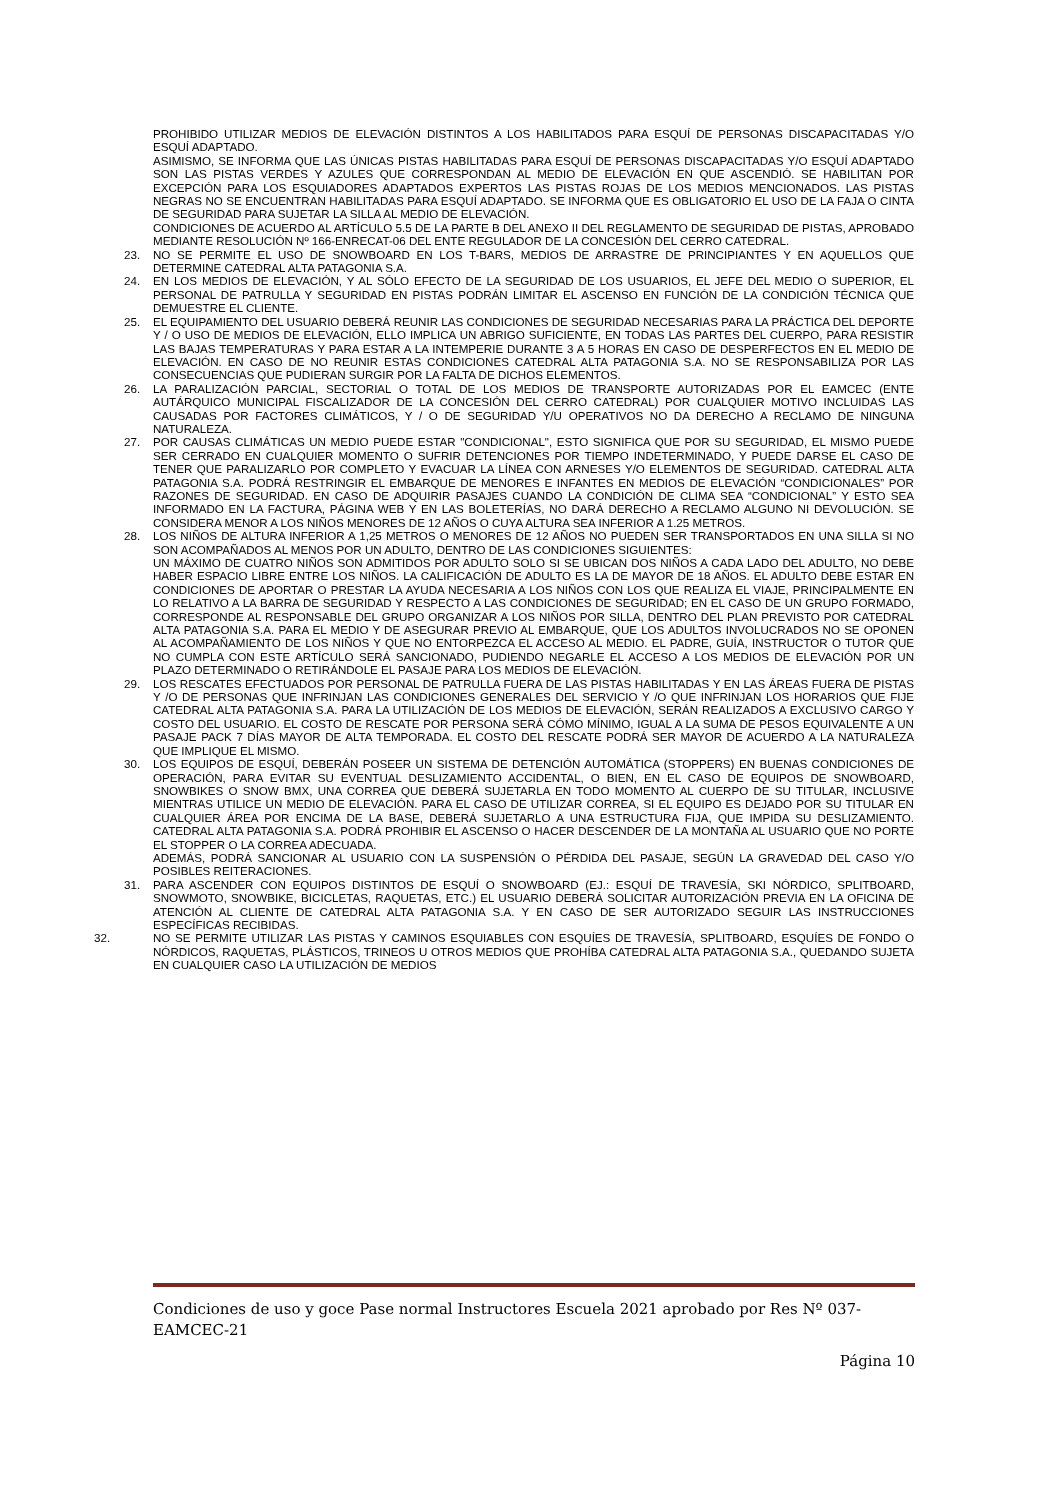PROHIBIDO UTILIZAR MEDIOS DE ELEVACIÓN DISTINTOS A LOS HABILITADOS PARA ESQUÍ DE PERSONAS DISCAPACITADAS Y/O ESQUÍ ADAPTADO.
ASIMISMO, SE INFORMA QUE LAS ÚNICAS PISTAS HABILITADAS PARA ESQUÍ DE PERSONAS DISCAPACITADAS Y/O ESQUÍ ADAPTADO SON LAS PISTAS VERDES Y AZULES QUE CORRESPONDAN AL MEDIO DE ELEVACIÓN EN QUE ASCENDIÓ. SE HABILITAN POR EXCEPCIÓN PARA LOS ESQUIADORES ADAPTADOS EXPERTOS LAS PISTAS ROJAS DE LOS MEDIOS MENCIONADOS. LAS PISTAS NEGRAS NO SE ENCUENTRAN HABILITADAS PARA ESQUÍ ADAPTADO. SE INFORMA QUE ES OBLIGATORIO EL USO DE LA FAJA O CINTA DE SEGURIDAD PARA SUJETAR LA SILLA AL MEDIO DE ELEVACIÓN.
CONDICIONES DE ACUERDO AL ARTÍCULO 5.5 DE LA PARTE B DEL ANEXO II DEL REGLAMENTO DE SEGURIDAD DE PISTAS, APROBADO MEDIANTE RESOLUCIÓN Nº 166-ENRECAT-06 DEL ENTE REGULADOR DE LA CONCESIÓN DEL CERRO CATEDRAL.
23. NO SE PERMITE EL USO DE SNOWBOARD EN LOS T-BARS, MEDIOS DE ARRASTRE DE PRINCIPIANTES Y EN AQUELLOS QUE DETERMINE CATEDRAL ALTA PATAGONIA S.A.
24. EN LOS MEDIOS DE ELEVACIÓN, Y AL SÓLO EFECTO DE LA SEGURIDAD DE LOS USUARIOS, EL JEFE DEL MEDIO O SUPERIOR, EL PERSONAL DE PATRULLA Y SEGURIDAD EN PISTAS PODRÁN LIMITAR EL ASCENSO EN FUNCIÓN DE LA CONDICIÓN TÉCNICA QUE DEMUESTRE EL CLIENTE.
25. EL EQUIPAMIENTO DEL USUARIO DEBERÁ REUNIR LAS CONDICIONES DE SEGURIDAD NECESARIAS PARA LA PRÁCTICA DEL DEPORTE Y / O USO DE MEDIOS DE ELEVACIÓN, ELLO IMPLICA UN ABRIGO SUFICIENTE, EN TODAS LAS PARTES DEL CUERPO, PARA RESISTIR LAS BAJAS TEMPERATURAS Y PARA ESTAR A LA INTEMPERIE DURANTE 3 A 5 HORAS EN CASO DE DESPERFECTOS EN EL MEDIO DE ELEVACIÓN. EN CASO DE NO REUNIR ESTAS CONDICIONES CATEDRAL ALTA PATAGONIA S.A. NO SE RESPONSABILIZA POR LAS CONSECUENCIAS QUE PUDIERAN SURGIR POR LA FALTA DE DICHOS ELEMENTOS.
26. LA PARALIZACIÓN PARCIAL, SECTORIAL O TOTAL DE LOS MEDIOS DE TRANSPORTE AUTORIZADAS POR EL EAMCEC (ENTE AUTÁRQUICO MUNICIPAL FISCALIZADOR DE LA CONCESIÓN DEL CERRO CATEDRAL) POR CUALQUIER MOTIVO INCLUIDAS LAS CAUSADAS POR FACTORES CLIMÁTICOS, Y / O DE SEGURIDAD Y/U OPERATIVOS NO DA DERECHO A RECLAMO DE NINGUNA NATURALEZA.
27. POR CAUSAS CLIMÁTICAS UN MEDIO PUEDE ESTAR "CONDICIONAL", ESTO SIGNIFICA QUE POR SU SEGURIDAD, EL MISMO PUEDE SER CERRADO EN CUALQUIER MOMENTO O SUFRIR DETENCIONES POR TIEMPO INDETERMINADO, Y PUEDE DARSE EL CASO DE TENER QUE PARALIZARLO POR COMPLETO Y EVACUAR LA LÍNEA CON ARNESES Y/O ELEMENTOS DE SEGURIDAD. CATEDRAL ALTA PATAGONIA S.A. PODRÁ RESTRINGIR EL EMBARQUE DE MENORES E INFANTES EN MEDIOS DE ELEVACIÓN “CONDICIONALES” POR RAZONES DE SEGURIDAD. EN CASO DE ADQUIRIR PASAJES CUANDO LA CONDICIÓN DE CLIMA SEA “CONDICIONAL” Y ESTO SEA INFORMADO EN LA FACTURA, PÁGINA WEB Y EN LAS BOLETERÍAS, NO DARÁ DERECHO A RECLAMO ALGUNO NI DEVOLUCIÓN. SE CONSIDERA MENOR A LOS NIÑOS MENORES DE 12 AÑOS O CUYA ALTURA SEA INFERIOR A 1.25 METROS.
28. LOS NIÑOS DE ALTURA INFERIOR A 1,25 METROS O MENORES DE 12 AÑOS NO PUEDEN SER TRANSPORTADOS EN UNA SILLA SI NO SON ACOMPAÑADOS AL MENOS POR UN ADULTO, DENTRO DE LAS CONDICIONES SIGUIENTES:
UN MÁXIMO DE CUATRO NIÑOS SON ADMITIDOS POR ADULTO SOLO SI SE UBICAN DOS NIÑOS A CADA LADO DEL ADULTO, NO DEBE HABER ESPACIO LIBRE ENTRE LOS NIÑOS. LA CALIFICACIÓN DE ADULTO ES LA DE MAYOR DE 18 AÑOS. EL ADULTO DEBE ESTAR EN CONDICIONES DE APORTAR O PRESTAR LA AYUDA NECESARIA A LOS NIÑOS CON LOS QUE REALIZA EL VIAJE, PRINCIPALMENTE EN LO RELATIVO A LA BARRA DE SEGURIDAD Y RESPECTO A LAS CONDICIONES DE SEGURIDAD; EN EL CASO DE UN GRUPO FORMADO, CORRESPONDE AL RESPONSABLE DEL GRUPO ORGANIZAR A LOS NIÑOS POR SILLA, DENTRO DEL PLAN PREVISTO POR CATEDRAL ALTA PATAGONIA S.A. PARA EL MEDIO Y DE ASEGURAR PREVIO AL EMBARQUE, QUE LOS ADULTOS INVOLUCRADOS NO SE OPONEN AL ACOMPAÑAMIENTO DE LOS NIÑOS Y QUE NO ENTORPEZCA EL ACCESO AL MEDIO. EL PADRE, GUÍA, INSTRUCTOR O TUTOR QUE NO CUMPLA CON ESTE ARTÍCULO SERÁ SANCIONADO, PUDIENDO NEGARLE EL ACCESO A LOS MEDIOS DE ELEVACIÓN POR UN PLAZO DETERMINADO O RETIRÁNDOLE EL PASAJE PARA LOS MEDIOS DE ELEVACIÓN.
29. LOS RESCATES EFECTUADOS POR PERSONAL DE PATRULLA FUERA DE LAS PISTAS HABILITADAS Y EN LAS ÁREAS FUERA DE PISTAS Y /O DE PERSONAS QUE INFRINJAN LAS CONDICIONES GENERALES DEL SERVICIO Y /O QUE INFRINJAN LOS HORARIOS QUE FIJE CATEDRAL ALTA PATAGONIA S.A. PARA LA UTILIZACIÓN DE LOS MEDIOS DE ELEVACIÓN, SERÁN REALIZADOS A EXCLUSIVO CARGO Y COSTO DEL USUARIO. EL COSTO DE RESCATE POR PERSONA SERÁ CÓMO MÍNIMO, IGUAL A LA SUMA DE PESOS EQUIVALENTE A UN PASAJE PACK 7 DÍAS MAYOR DE ALTA TEMPORADA. EL COSTO DEL RESCATE PODRÁ SER MAYOR DE ACUERDO A LA NATURALEZA QUE IMPLIQUE EL MISMO.
30. LOS EQUIPOS DE ESQUÍ, DEBERÁN POSEER UN SISTEMA DE DETENCIÓN AUTOMÁTICA (STOPPERS) EN BUENAS CONDICIONES DE OPERACIÓN, PARA EVITAR SU EVENTUAL DESLIZAMIENTO ACCIDENTAL, O BIEN, EN EL CASO DE EQUIPOS DE SNOWBOARD, SNOWBIKES O SNOW BMX, UNA CORREA QUE DEBERÁ SUJETARLA EN TODO MOMENTO AL CUERPO DE SU TITULAR, INCLUSIVE MIENTRAS UTILICE UN MEDIO DE ELEVACIÓN. PARA EL CASO DE UTILIZAR CORREA, SI EL EQUIPO ES DEJADO POR SU TITULAR EN CUALQUIER ÁREA POR ENCIMA DE LA BASE, DEBERÁ SUJETARLO A UNA ESTRUCTURA FIJA, QUE IMPIDA SU DESLIZAMIENTO. CATEDRAL ALTA PATAGONIA S.A. PODRÁ PROHIBIR EL ASCENSO O HACER DESCENDER DE LA MONTAÑA AL USUARIO QUE NO PORTE EL STOPPER O LA CORREA ADECUADA.
ADEMÁS, PODRÁ SANCIONAR AL USUARIO CON LA SUSPENSIÓN O PÉRDIDA DEL PASAJE, SEGÚN LA GRAVEDAD DEL CASO Y/O POSIBLES REITERACIONES.
31. PARA ASCENDER CON EQUIPOS DISTINTOS DE ESQUÍ O SNOWBOARD (EJ.: ESQUÍ DE TRAVESÍA, SKI NÓRDICO, SPLITBOARD, SNOWMOTO, SNOWBIKE, BICICLETAS, RAQUETAS, ETC.) EL USUARIO DEBERÁ SOLICITAR AUTORIZACIÓN PREVIA EN LA OFICINA DE ATENCIÓN AL CLIENTE DE CATEDRAL ALTA PATAGONIA S.A. Y EN CASO DE SER AUTORIZADO SEGUIR LAS INSTRUCCIONES ESPECÍFICAS RECIBIDAS.
32. NO SE PERMITE UTILIZAR LAS PISTAS Y CAMINOS ESQUIABLES CON ESQUÍES DE TRAVESÍA, SPLITBOARD, ESQUÍES DE FONDO O NÓRDICOS, RAQUETAS, PLÁSTICOS, TRINEOS U OTROS MEDIOS QUE PROHÍBA CATEDRAL ALTA PATAGONIA S.A., QUEDANDO SUJETA EN CUALQUIER CASO LA UTILIZACIÓN DE MEDIOS
Condiciones de uso y goce Pase normal Instructores Escuela 2021 aprobado por Res Nº 037-EAMCEC-21
Página 10